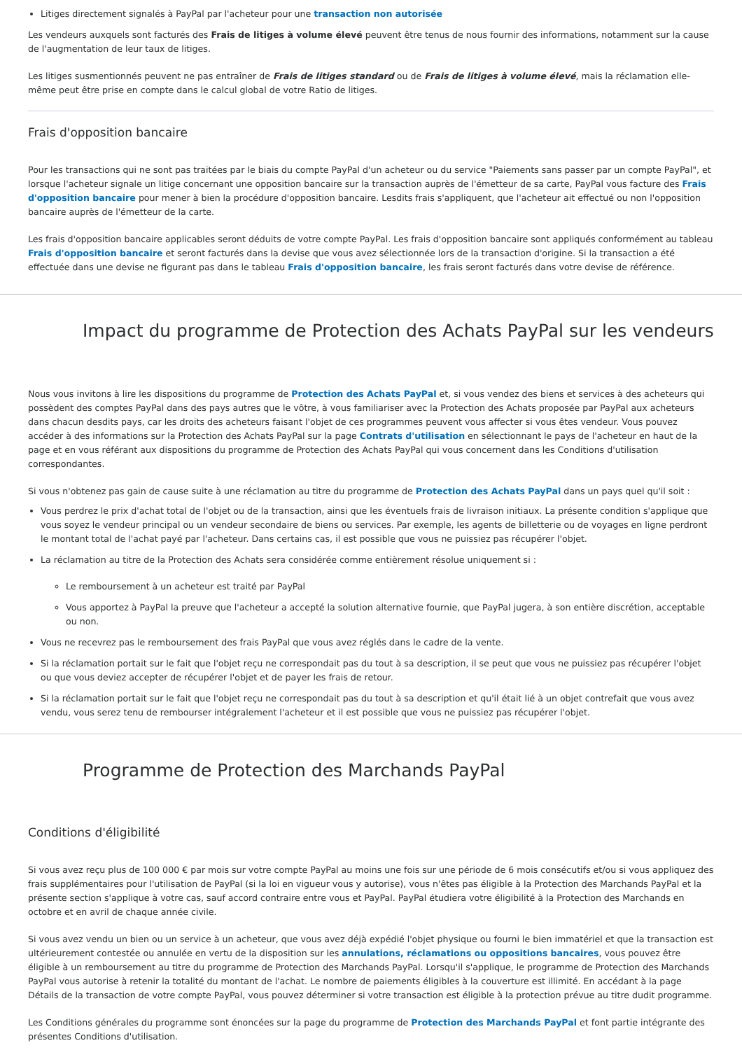Litiges directement signalés à PayPal par l'acheteur pour une transaction non autorisée
Les vendeurs auxquels sont facturés des Frais de litiges à volume élevé peuvent être tenus de nous fournir des informations, notamment sur la cause de l'augmentation de leur taux de litiges.
Les litiges susmentionnés peuvent ne pas entraîner de Frais de litiges standard ou de Frais de litiges à volume élevé, mais la réclamation elle-même peut être prise en compte dans le calcul global de votre Ratio de litiges.
Frais d'opposition bancaire
Pour les transactions qui ne sont pas traitées par le biais du compte PayPal d'un acheteur ou du service "Paiements sans passer par un compte PayPal", et lorsque l'acheteur signale un litige concernant une opposition bancaire sur la transaction auprès de l'émetteur de sa carte, PayPal vous facture des Frais d'opposition bancaire pour mener à bien la procédure d'opposition bancaire. Lesdits frais s'appliquent, que l'acheteur ait effectué ou non l'opposition bancaire auprès de l'émetteur de la carte.
Les frais d'opposition bancaire applicables seront déduits de votre compte PayPal. Les frais d'opposition bancaire sont appliqués conformément au tableau Frais d'opposition bancaire et seront facturés dans la devise que vous avez sélectionnée lors de la transaction d'origine. Si la transaction a été effectuée dans une devise ne figurant pas dans le tableau Frais d'opposition bancaire, les frais seront facturés dans votre devise de référence.
Impact du programme de Protection des Achats PayPal sur les vendeurs
Nous vous invitons à lire les dispositions du programme de Protection des Achats PayPal et, si vous vendez des biens et services à des acheteurs qui possèdent des comptes PayPal dans des pays autres que le vôtre, à vous familiariser avec la Protection des Achats proposée par PayPal aux acheteurs dans chacun desdits pays, car les droits des acheteurs faisant l'objet de ces programmes peuvent vous affecter si vous êtes vendeur. Vous pouvez accéder à des informations sur la Protection des Achats PayPal sur la page Contrats d'utilisation en sélectionnant le pays de l'acheteur en haut de la page et en vous référant aux dispositions du programme de Protection des Achats PayPal qui vous concernent dans les Conditions d'utilisation correspondantes.
Si vous n'obtenez pas gain de cause suite à une réclamation au titre du programme de Protection des Achats PayPal dans un pays quel qu'il soit :
Vous perdrez le prix d'achat total de l'objet ou de la transaction, ainsi que les éventuels frais de livraison initiaux. La présente condition s'applique que vous soyez le vendeur principal ou un vendeur secondaire de biens ou services. Par exemple, les agents de billetterie ou de voyages en ligne perdront le montant total de l'achat payé par l'acheteur. Dans certains cas, il est possible que vous ne puissiez pas récupérer l'objet.
La réclamation au titre de la Protection des Achats sera considérée comme entièrement résolue uniquement si :
Le remboursement à un acheteur est traité par PayPal
Vous apportez à PayPal la preuve que l'acheteur a accepté la solution alternative fournie, que PayPal jugera, à son entière discrétion, acceptable ou non.
Vous ne recevrez pas le remboursement des frais PayPal que vous avez réglés dans le cadre de la vente.
Si la réclamation portait sur le fait que l'objet reçu ne correspondait pas du tout à sa description, il se peut que vous ne puissiez pas récupérer l'objet ou que vous deviez accepter de récupérer l'objet et de payer les frais de retour.
Si la réclamation portait sur le fait que l'objet reçu ne correspondait pas du tout à sa description et qu'il était lié à un objet contrefait que vous avez vendu, vous serez tenu de rembourser intégralement l'acheteur et il est possible que vous ne puissiez pas récupérer l'objet.
Programme de Protection des Marchands PayPal
Conditions d'éligibilité
Si vous avez reçu plus de 100 000 € par mois sur votre compte PayPal au moins une fois sur une période de 6 mois consécutifs et/ou si vous appliquez des frais supplémentaires pour l'utilisation de PayPal (si la loi en vigueur vous y autorise), vous n'êtes pas éligible à la Protection des Marchands PayPal et la présente section s'applique à votre cas, sauf accord contraire entre vous et PayPal. PayPal étudiera votre éligibilité à la Protection des Marchands en octobre et en avril de chaque année civile.
Si vous avez vendu un bien ou un service à un acheteur, que vous avez déjà expédié l'objet physique ou fourni le bien immatériel et que la transaction est ultérieurement contestée ou annulée en vertu de la disposition sur les annulations, réclamations ou oppositions bancaires, vous pouvez être éligible à un remboursement au titre du programme de Protection des Marchands PayPal. Lorsqu'il s'applique, le programme de Protection des Marchands PayPal vous autorise à retenir la totalité du montant de l'achat. Le nombre de paiements éligibles à la couverture est illimité. En accédant à la page Détails de la transaction de votre compte PayPal, vous pouvez déterminer si votre transaction est éligible à la protection prévue au titre dudit programme.
Les Conditions générales du programme sont énoncées sur la page du programme de Protection des Marchands PayPal et font partie intégrante des présentes Conditions d'utilisation.